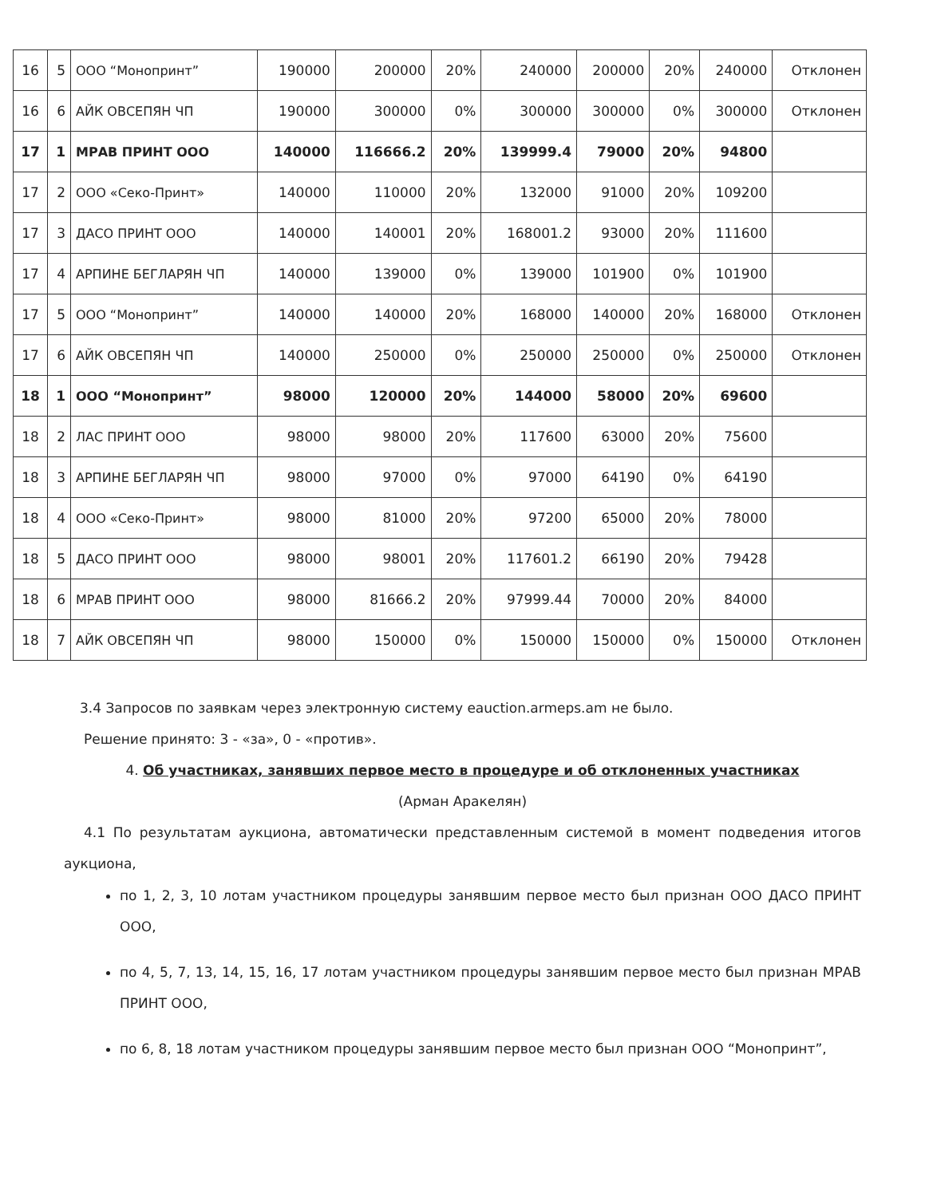| 16 | 5 | ООО “Монопринт” | 190000 | 200000 | 20% | 240000 | 200000 | 20% | 240000 | Отклонен |
| 16 | 6 | АЙК ОВСЕПЯН ЧП | 190000 | 300000 | 0% | 300000 | 300000 | 0% | 300000 | Отклонен |
| 17 | 1 | МРАВ ПРИНТ ООО | 140000 | 116666.2 | 20% | 139999.4 | 79000 | 20% | 94800 | |
| 17 | 2 | ООО «Секо-Принт» | 140000 | 110000 | 20% | 132000 | 91000 | 20% | 109200 | |
| 17 | 3 | ДАСО ПРИНТ ООО | 140000 | 140001 | 20% | 168001.2 | 93000 | 20% | 111600 | |
| 17 | 4 | АРПИНЕ БЕГЛАРЯН ЧП | 140000 | 139000 | 0% | 139000 | 101900 | 0% | 101900 | |
| 17 | 5 | ООО “Монопринт” | 140000 | 140000 | 20% | 168000 | 140000 | 20% | 168000 | Отклонен |
| 17 | 6 | АЙК ОВСЕПЯН ЧП | 140000 | 250000 | 0% | 250000 | 250000 | 0% | 250000 | Отклонен |
| 18 | 1 | ООО “Монопринт” | 98000 | 120000 | 20% | 144000 | 58000 | 20% | 69600 | |
| 18 | 2 | ЛАС ПРИНТ ООО | 98000 | 98000 | 20% | 117600 | 63000 | 20% | 75600 | |
| 18 | 3 | АРПИНЕ БЕГЛАРЯН ЧП | 98000 | 97000 | 0% | 97000 | 64190 | 0% | 64190 | |
| 18 | 4 | ООО «Секо-Принт» | 98000 | 81000 | 20% | 97200 | 65000 | 20% | 78000 | |
| 18 | 5 | ДАСО ПРИНТ ООО | 98000 | 98001 | 20% | 117601.2 | 66190 | 20% | 79428 | |
| 18 | 6 | МРАВ ПРИНТ ООО | 98000 | 81666.2 | 20% | 97999.44 | 70000 | 20% | 84000 | |
| 18 | 7 | АЙК ОВСЕПЯН ЧП | 98000 | 150000 | 0% | 150000 | 150000 | 0% | 150000 | Отклонен |
3.4 Запросов по заявкам через электронную систему eauction.armeps.am не было.
Решение принято: 3 - «за», 0 - «против».
4. Об участниках, занявших первое место в процедуре и об отклоненных участниках
(Арман Аракелян)
4.1 По результатам аукциона, автоматически представленным системой в момент подведения итогов аукциона,
по 1, 2, 3, 10 лотам участником процедуры занявшим первое место был признан ООО ДАСО ПРИНТ ООО,
по 4, 5, 7, 13, 14, 15, 16, 17 лотам участником процедуры занявшим первое место был признан МРАВ ПРИНТ ООО,
по 6, 8, 18 лотам участником процедуры занявшим первое место был признан ООО “Монопринт”,